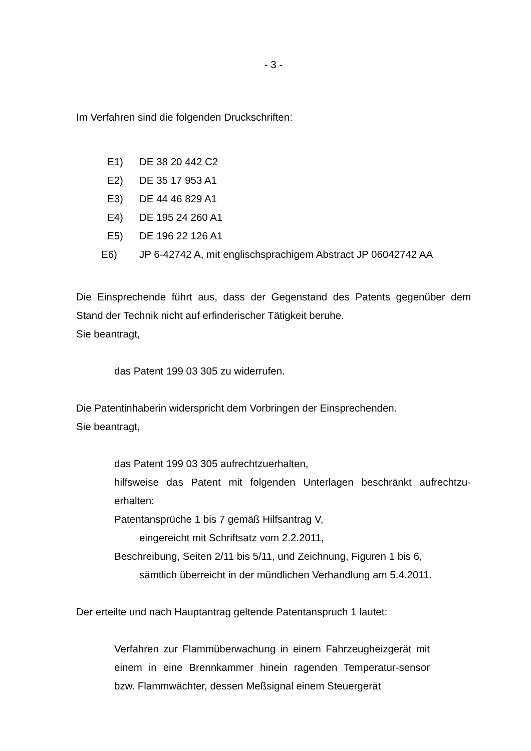- 3 -
Im Verfahren sind die folgenden Druckschriften:
E1) DE 38 20 442 C2
E2) DE 35 17 953 A1
E3) DE 44 46 829 A1
E4) DE 195 24 260 A1
E5) DE 196 22 126 A1
E6) JP 6-42742 A, mit englischsprachigem Abstract JP 06042742 AA
Die Einsprechende führt aus, dass der Gegenstand des Patents gegenüber dem Stand der Technik nicht auf erfinderischer Tätigkeit beruhe.
Sie beantragt,
das Patent 199 03 305 zu widerrufen.
Die Patentinhaberin widerspricht dem Vorbringen der Einsprechenden.
Sie beantragt,
das Patent 199 03 305 aufrechtzuerhalten,
hilfsweise das Patent mit folgenden Unterlagen beschränkt aufrechtzu-erhalten:
Patentansprüche 1 bis 7 gemäß Hilfsantrag V,
eingereicht mit Schriftsatz vom 2.2.2011,
Beschreibung, Seiten 2/11 bis 5/11, und Zeichnung, Figuren 1 bis 6,
sämtlich überreicht in der mündlichen Verhandlung am 5.4.2011.
Der erteilte und nach Hauptantrag geltende Patentanspruch 1 lautet:
Verfahren zur Flammüberwachung in einem Fahrzeugheizgerät mit einem in eine Brennkammer hinein ragenden Temperatur-sensor bzw. Flammwächter, dessen Meßsignal einem Steuergerät